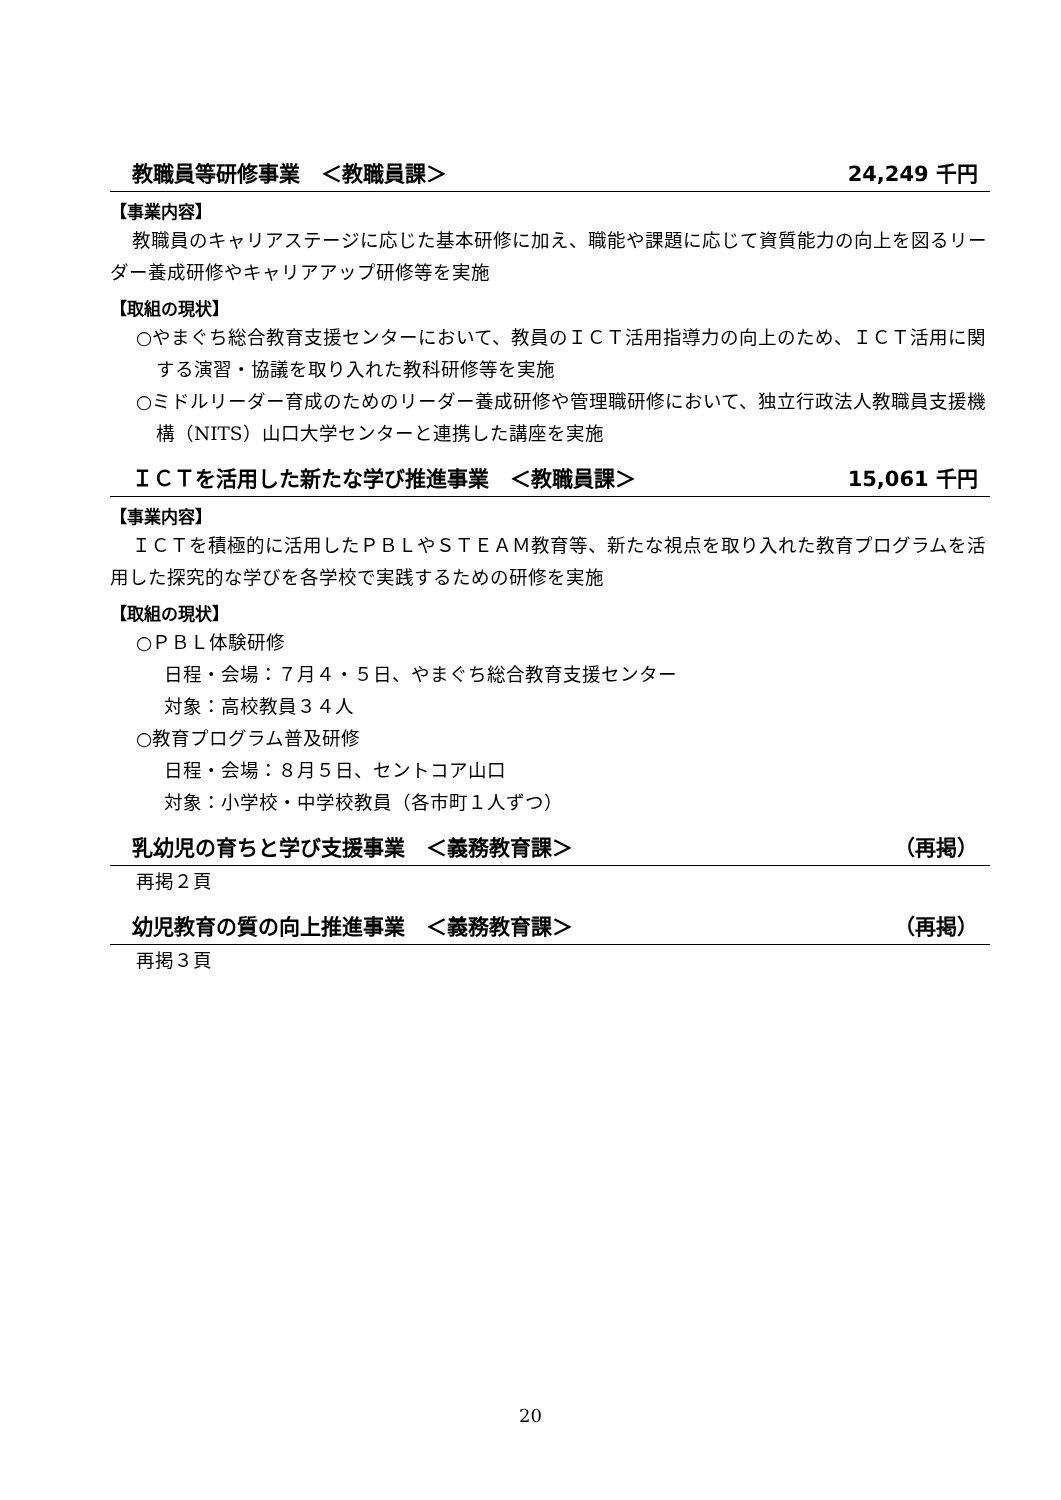教職員等研修事業　＜教職員課＞ 24,249 千円
【事業内容】
教職員のキャリアステージに応じた基本研修に加え、職能や課題に応じて資質能力の向上を図るリーダー養成研修やキャリアアップ研修等を実施
【取組の現状】
○やまぐち総合教育支援センターにおいて、教員のＩＣＴ活用指導力の向上のため、ＩＣＴ活用に関する演習・協議を取り入れた教科研修等を実施
○ミドルリーダー育成のためのリーダー養成研修や管理職研修において、独立行政法人教職員支援機構（NITS）山口大学センターと連携した講座を実施
ＩＣＴを活用した新たな学び推進事業　＜教職員課＞ 15,061 千円
【事業内容】
ＩＣＴを積極的に活用したＰＢＬやＳＴＥＡＭ教育等、新たな視点を取り入れた教育プログラムを活用した探究的な学びを各学校で実践するための研修を実施
【取組の現状】
○ＰＢＬ体験研修
日程・会場：７月４・５日、やまぐち総合教育支援センター
対象：高校教員３４人
○教育プログラム普及研修
日程・会場：８月５日、セントコア山口
対象：小学校・中学校教員（各市町１人ずつ）
乳幼児の育ちと学び支援事業　＜義務教育課＞ （再掲）
再掲２頁
幼児教育の質の向上推進事業　＜義務教育課＞ （再掲）
再掲３頁
20